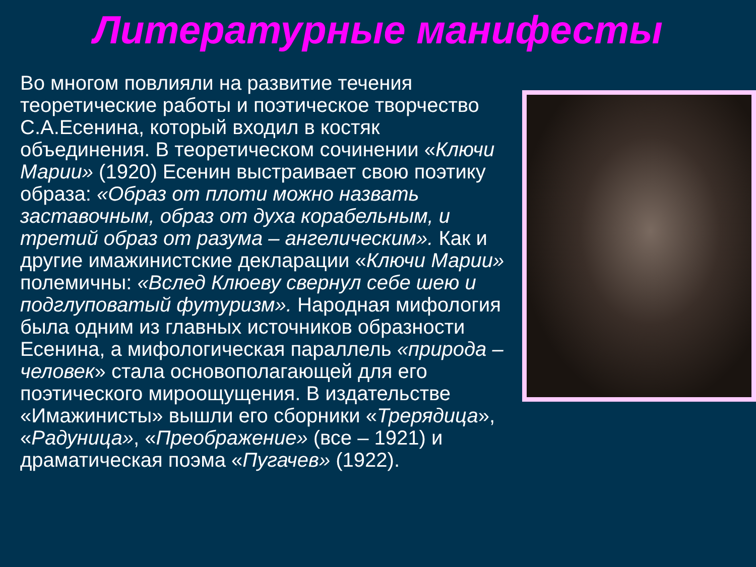Литературные манифесты
Во многом повлияли на развитие течения теоретические работы и поэтическое творчество С.А.Есенина, который входил в костяк объединения. В теоретическом сочинении «Ключи Марии» (1920) Есенин выстраивает свою поэтику образа: «Образ от плоти можно назвать заставочным, образ от духа корабельным, и третий образ от разума – ангелическим». Как и другие имажинистские декларации «Ключи Марии» полемичны: «Вслед Клюеву свернул себе шею и подглуповатый футуризм». Народная мифология была одним из главных источников образности Есенина, а мифологическая параллель «природа – человек» стала основополагающей для его поэтического мироощущения. В издательстве «Имажинисты» вышли его сборники «Трерядица», «Радуница», «Преображение» (все – 1921) и драматическая поэма «Пугачев» (1922).